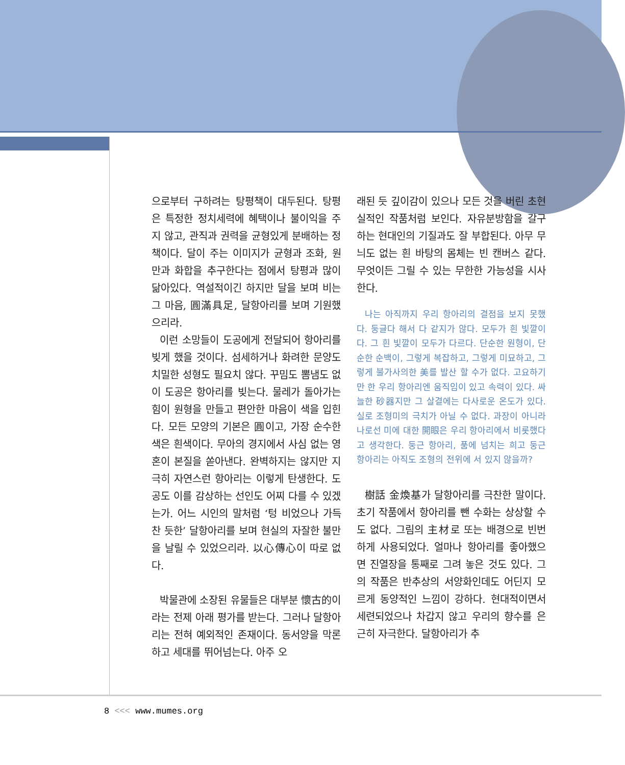으로부터 구하려는 탕평책이 대두된다. 탕평은 특정한 정치세력에 혜택이나 불이익을 주지 않고, 관직과 권력을 균형있게 분배하는 정책이다. 달이 주는 이미지가 균형과 조화, 원만과 화합을 추구한다는 점에서 탕평과 많이 닮아있다. 역설적이긴 하지만 달을 보며 비는 그 마음, 圓滿具足, 달항아리를 보며 기원했으리라.
이런 소망들이 도공에게 전달되어 항아리를 빚게 했을 것이다. 섬세하거나 화려한 문양도 치밀한 성형도 필요치 않다. 꾸밈도 뽐냄도 없이 도공은 항아리를 빚는다. 물레가 돌아가는 힘이 원형을 만들고 편안한 마음이 색을 입힌다. 모든 모양의 기본은 圓이고, 가장 순수한 색은 흰색이다. 무아의 경지에서 사심 없는 영혼이 본질을 쏟아낸다. 완벽하지는 않지만 지극히 자연스런 항아리는 이렇게 탄생한다. 도공도 이를 감상하는 선인도 어찌 다를 수 있겠는가. 어느 시인의 말처럼 ‘텅 비었으나 가득 찬 듯한’ 달항아리를 보며 현실의 자잘한 불만을 날릴 수 있었으리라. 以心傳心이 따로 없다.
박물관에 소장된 유물들은 대부분 懷古的이라는 전제 아래 평가를 받는다. 그러나 달항아리는 전혀 예외적인 존재이다. 동서양을 막론하고 세대를 뛰어넘는다. 아주 오
래된 듯 깊이감이 있으나 모든 것을 버린 초현실적인 작품처럼 보인다. 자유분방함을 갈구하는 현대인의 기질과도 잘 부합된다. 아무 무늬도 없는 흰 바탕의 몸체는 빈 캔버스 같다. 무엇이든 그릴 수 있는 무한한 가능성을 시사한다.
나는 아직까지 우리 항아리의 결점을 보지 못했다. 둥글다 해서 다 같지가 않다. 모두가 흰 빛깔이다. 그 흰 빛깔이 모두가 다르다. 단순한 원형이, 단순한 순백이, 그렇게 복잡하고, 그렇게 미묘하고, 그렇게 불가사의한 美를 발산 할 수가 없다. 고요하기만 한 우리 항아리엔 움직임이 있고 속력이 있다. 싸늘한 砂器지만 그 살결에는 다사로운 온도가 있다. 실로 조형미의 극치가 아닐 수 없다. 과장이 아니라 나로선 미에 대한 開眼은 우리 항아리에서 비롯했다고 생각한다. 둥근 항아리, 품에 넘치는 희고 둥근 항아리는 아직도 조형의 전위에 서 있지 않을까?
樹話 金煥基가 달항아리를 극찬한 말이다. 초기 작품에서 항아리를 뺀 수화는 상상할 수도 없다. 그림의 主材로 또는 배경으로 빈번하게 사용되었다. 얼마나 항아리를 좋아했으면 진열장을 통째로 그려 놓은 것도 있다. 그의 작품은 반추상의 서양화인데도 어딘지 모르게 동양적인 느낌이 강하다. 현대적이면서 세련되었으나 차갑지 않고 우리의 향수를 은근히 자극한다. 달항아리가 추
8 <<< www.mumes.org